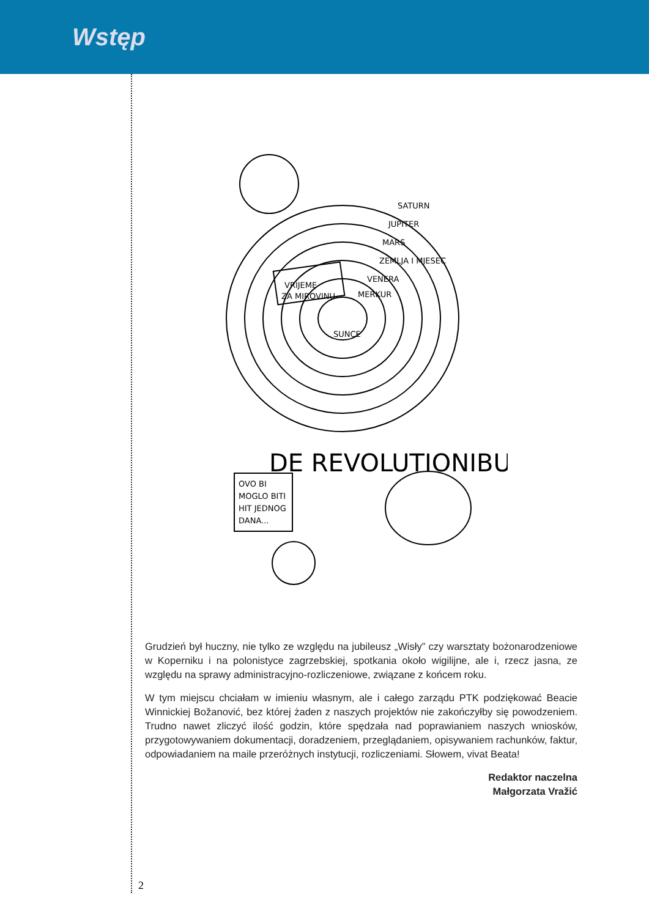Wstęp
VRIJEME
ZA MIROVINU
SUNCE
SATURN
JUPITER
MARS
ZEMLJA I MJESEC
VENERA
MERKUR
OVO BI
MOGLO BITI
HIT JEDNOG
DANA...
DE REVOLUTIONIBUS
Grudzień był huczny, nie tylko ze względu na jubileusz „Wisły” czy warsztaty bożonarodzeniowe w Koperniku i na polonistyce zagrzebskiej, spotkania około wigilijne, ale i, rzecz jasna, ze względu na sprawy administracyjno-rozliczeniowe, związane z końcem roku.
W tym miejscu chciałam w imieniu własnym, ale i całego zarządu PTK podziękować Beacie Winnickiej Božanović, bez której żaden z naszych projektów nie zakończyłby się powodzeniem. Trudno nawet zliczyć ilość godzin, które spędzała nad poprawianiem naszych wniosków, przygotowywaniem dokumentacji, doradzeniem, przeglądaniem, opisywaniem rachunków, faktur, odpowiadaniem na maile przeróżnych instytucji, rozliczeniami. Słowem, vivat Beata!
Redaktor naczelna
Małgorzata Vražić
2